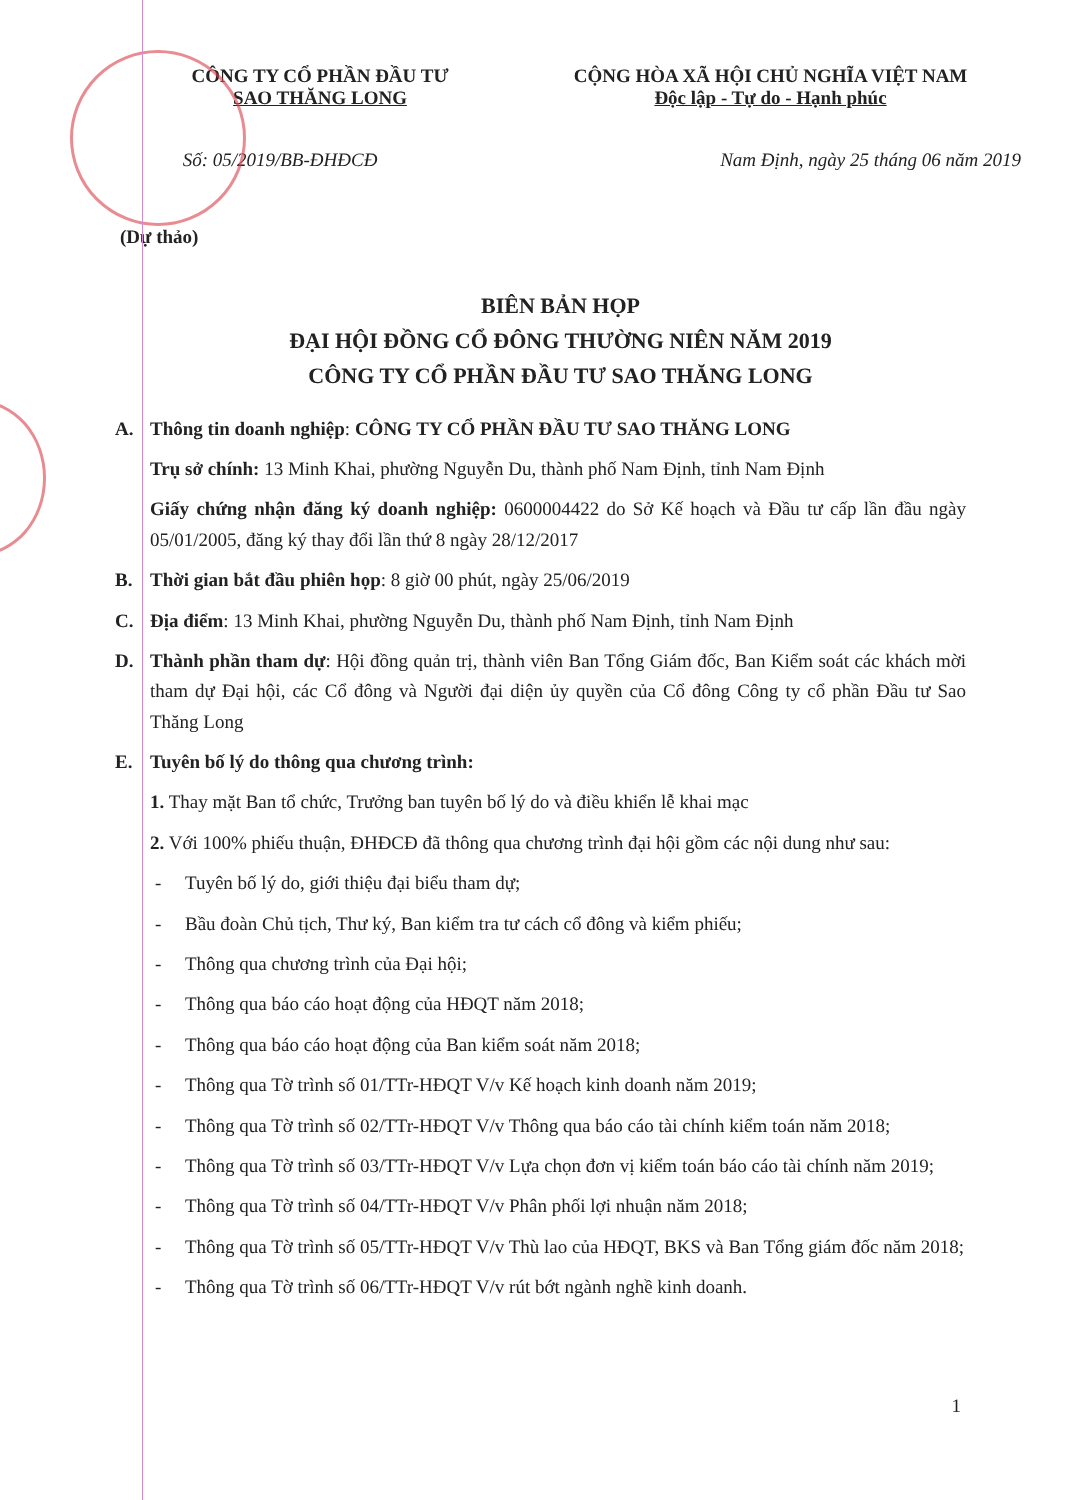CÔNG TY CỔ PHẦN ĐẦU TƯ
SAO THĂNG LONG
CỘNG HÒA XÃ HỘI CHỦ NGHĨA VIỆT NAM
Độc lập - Tự do - Hạnh phúc
Số: 05/2019/BB-ĐHĐCĐ Nam Định, ngày 25 tháng 06 năm 2019
(Dự thảo)
BIÊN BẢN HỌP
ĐẠI HỘI ĐỒNG CỔ ĐÔNG THƯỜNG NIÊN NĂM 2019
CÔNG TY CỔ PHẦN ĐẦU TƯ SAO THĂNG LONG
A. Thông tin doanh nghiệp: CÔNG TY CỔ PHẦN ĐẦU TƯ SAO THĂNG LONG
Trụ sở chính: 13 Minh Khai, phường Nguyễn Du, thành phố Nam Định, tỉnh Nam Định
Giấy chứng nhận đăng ký doanh nghiệp: 0600004422 do Sở Kế hoạch và Đầu tư cấp lần đầu ngày 05/01/2005, đăng ký thay đổi lần thứ 8 ngày 28/12/2017
B. Thời gian bắt đầu phiên họp: 8 giờ 00 phút, ngày 25/06/2019
C. Địa điểm: 13 Minh Khai, phường Nguyễn Du, thành phố Nam Định, tỉnh Nam Định
D. Thành phần tham dự: Hội đồng quản trị, thành viên Ban Tổng Giám đốc, Ban Kiểm soát các khách mời tham dự Đại hội, các Cổ đông và Người đại diện ủy quyền của Cổ đông Công ty cổ phần Đầu tư Sao Thăng Long
E. Tuyên bố lý do thông qua chương trình:
1. Thay mặt Ban tổ chức, Trưởng ban tuyên bố lý do và điều khiển lễ khai mạc
2. Với 100% phiếu thuận, ĐHĐCĐ đã thông qua chương trình đại hội gồm các nội dung như sau:
- Tuyên bố lý do, giới thiệu đại biểu tham dự;
- Bầu đoàn Chủ tịch, Thư ký, Ban kiểm tra tư cách cổ đông và kiểm phiếu;
- Thông qua chương trình của Đại hội;
- Thông qua báo cáo hoạt động của HĐQT năm 2018;
- Thông qua báo cáo hoạt động của Ban kiểm soát năm 2018;
- Thông qua Tờ trình số 01/TTr-HĐQT V/v Kế hoạch kinh doanh năm 2019;
- Thông qua Tờ trình số 02/TTr-HĐQT V/v Thông qua báo cáo tài chính kiểm toán năm 2018;
- Thông qua Tờ trình số 03/TTr-HĐQT V/v Lựa chọn đơn vị kiểm toán báo cáo tài chính năm 2019;
- Thông qua Tờ trình số 04/TTr-HĐQT V/v Phân phối lợi nhuận năm 2018;
- Thông qua Tờ trình số 05/TTr-HĐQT V/v Thù lao của HĐQT, BKS và Ban Tổng giám đốc năm 2018;
- Thông qua Tờ trình số 06/TTr-HĐQT V/v rút bớt ngành nghề kinh doanh.
1